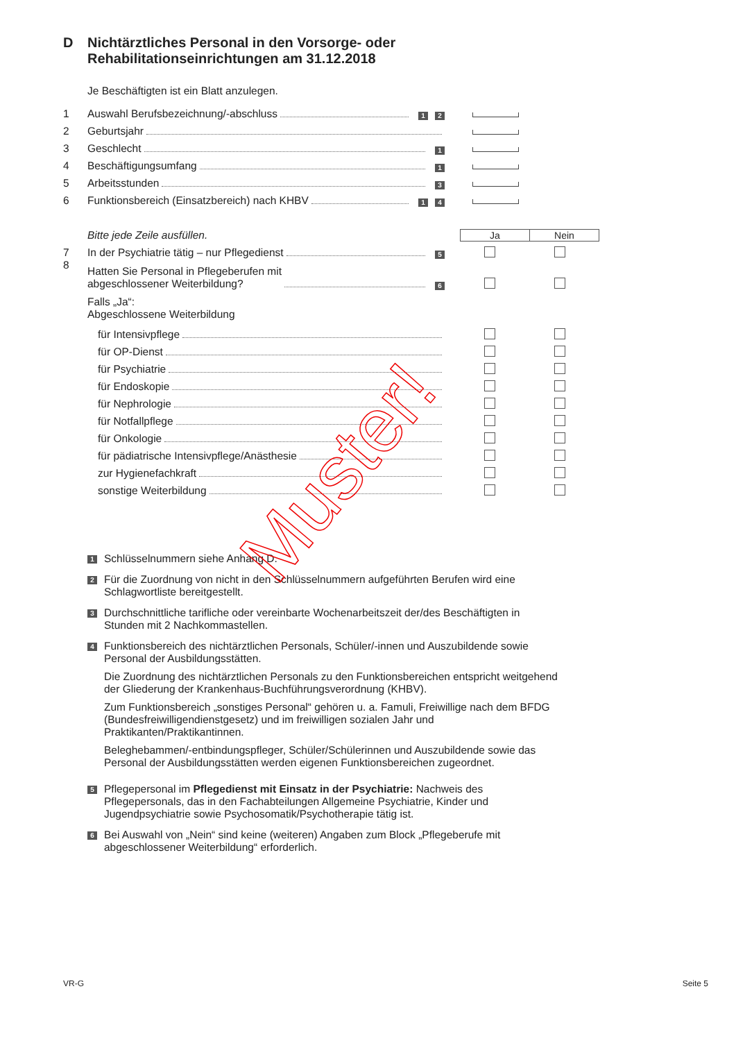D Nichtärztliches Personal in den Vorsorge- oder
Rehabilitationseinrichtungen am 31.12.2018
Je Beschäftigten ist ein Blatt anzulegen.
1 Auswahl Berufsbezeichnung/-abschluss 1 2
2 Geburtsjahr
3 Geschlecht 1
4 Beschäftigungsumfang 1
5 Arbeitsstunden 3
6 Funktionsbereich (Einsatzbereich) nach KHBV 1 4
Bitte jede Zeile ausfüllen. Ja Nein
7 In der Psychiatrie tätig – nur Pflegedienst 5
8 Hatten Sie Personal in Pflegeberufen mit
abgeschlossener Weiterbildung? 6
Falls „Ja“:
Abgeschlossene Weiterbildung
für Intensivpflege
für OP-Dienst
für Psychiatrie
für Endoskopie
für Nephrologie
für Notfallpflege
für Onkologie
für pädiatrische Intensivpflege/Anästhesie
zur Hygienefachkraft
sonstige Weiterbildung
1
Schlüsselnummern siehe Anhang D.
2
Für die Zuordnung von nicht in den Schlüsselnummern aufgeführten Berufen wird eine Schlagwortliste bereitgestellt.
3
Durchschnittliche tarifliche oder vereinbarte Wochenarbeitszeit der/des Beschäftigten in Stunden mit 2 Nachkommastellen.
4
Funktionsbereich des nichtärztlichen Personals, Schüler/-innen und Auszubildende sowie Personal der Ausbildungsstätten.
Die Zuordnung des nichtärztlichen Personals zu den Funktionsbereichen entspricht weitgehend der Gliederung der Krankenhaus-Buchführungsverordnung (KHBV).
Zum Funktionsbereich „sonstiges Personal“ gehören u. a. Famuli, Freiwillige nach dem BFDG (Bundesfreiwilligendienstgesetz) und im freiwilligen sozialen Jahr und Praktikanten/Praktikantinnen.
Beleghebammen/-entbindungspfleger, Schüler/Schülerinnen und Auszubildende sowie das Personal der Ausbildungsstätten werden eigenen Funktionsbereichen zugeordnet.
5
Pflegepersonal im Pflegedienst mit Einsatz in der Psychiatrie: Nachweis des Pflegepersonals, das in den Fachabteilungen Allgemeine Psychiatrie, Kinder und Jugendpsychiatrie sowie Psychosomatik/Psychotherapie tätig ist.
6
Bei Auswahl von „Nein“ sind keine (weiteren) Angaben zum Block „Pflegeberufe mit abgeschlossener Weiterbildung“ erforderlich.
Muster!
VR-G Seite 5